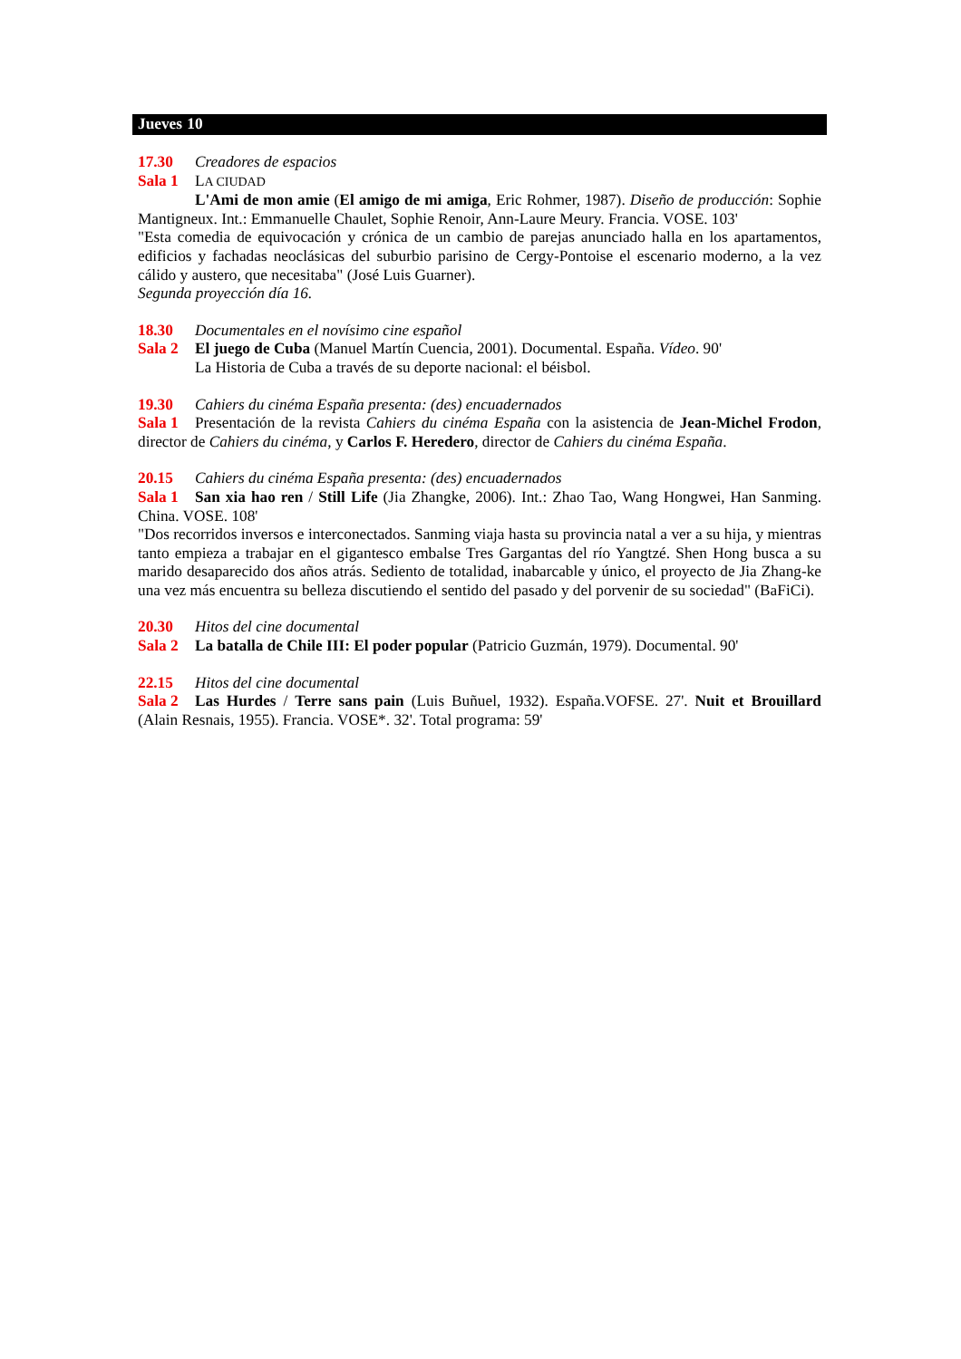Jueves 10
17.30 Creadores de espacios
Sala 1 LA CIUDAD
L'Ami de mon amie (El amigo de mi amiga, Eric Rohmer, 1987). Diseño de producción: Sophie Mantigneux. Int.: Emmanuelle Chaulet, Sophie Renoir, Ann-Laure Meury. Francia. VOSE. 103'
"Esta comedia de equivocación y crónica de un cambio de parejas anunciado halla en los apartamentos, edificios y fachadas neoclásicas del suburbio parisino de Cergy-Pontoise el escenario moderno, a la vez cálido y austero, que necesitaba" (José Luis Guarner).
Segunda proyección día 16.
18.30 Documentales en el novísimo cine español
Sala 2 El juego de Cuba (Manuel Martín Cuencia, 2001). Documental. España. Vídeo. 90'
La Historia de Cuba a través de su deporte nacional: el béisbol.
19.30 Cahiers du cinéma España presenta: (des) encuadernados
Sala 1 Presentación de la revista Cahiers du cinéma España con la asistencia de Jean-Michel Frodon, director de Cahiers du cinéma, y Carlos F. Heredero, director de Cahiers du cinéma España.
20.15 Cahiers du cinéma España presenta: (des) encuadernados
Sala 1 San xia hao ren / Still Life (Jia Zhangke, 2006). Int.: Zhao Tao, Wang Hongwei, Han Sanming. China. VOSE. 108'
"Dos recorridos inversos e interconectados. Sanming viaja hasta su provincia natal a ver a su hija, y mientras tanto empieza a trabajar en el gigantesco embalse Tres Gargantas del río Yangtzé. Shen Hong busca a su marido desaparecido dos años atrás. Sediento de totalidad, inabarcable y único, el proyecto de Jia Zhang-ke una vez más encuentra su belleza discutiendo el sentido del pasado y del porvenir de su sociedad" (BaFiCi).
20.30 Hitos del cine documental
Sala 2 La batalla de Chile III: El poder popular (Patricio Guzmán, 1979). Documental. 90'
22.15 Hitos del cine documental
Sala 2 Las Hurdes / Terre sans pain (Luis Buñuel, 1932). España.VOFSE. 27'. Nuit et Brouillard (Alain Resnais, 1955). Francia. VOSE*. 32'. Total programa: 59'